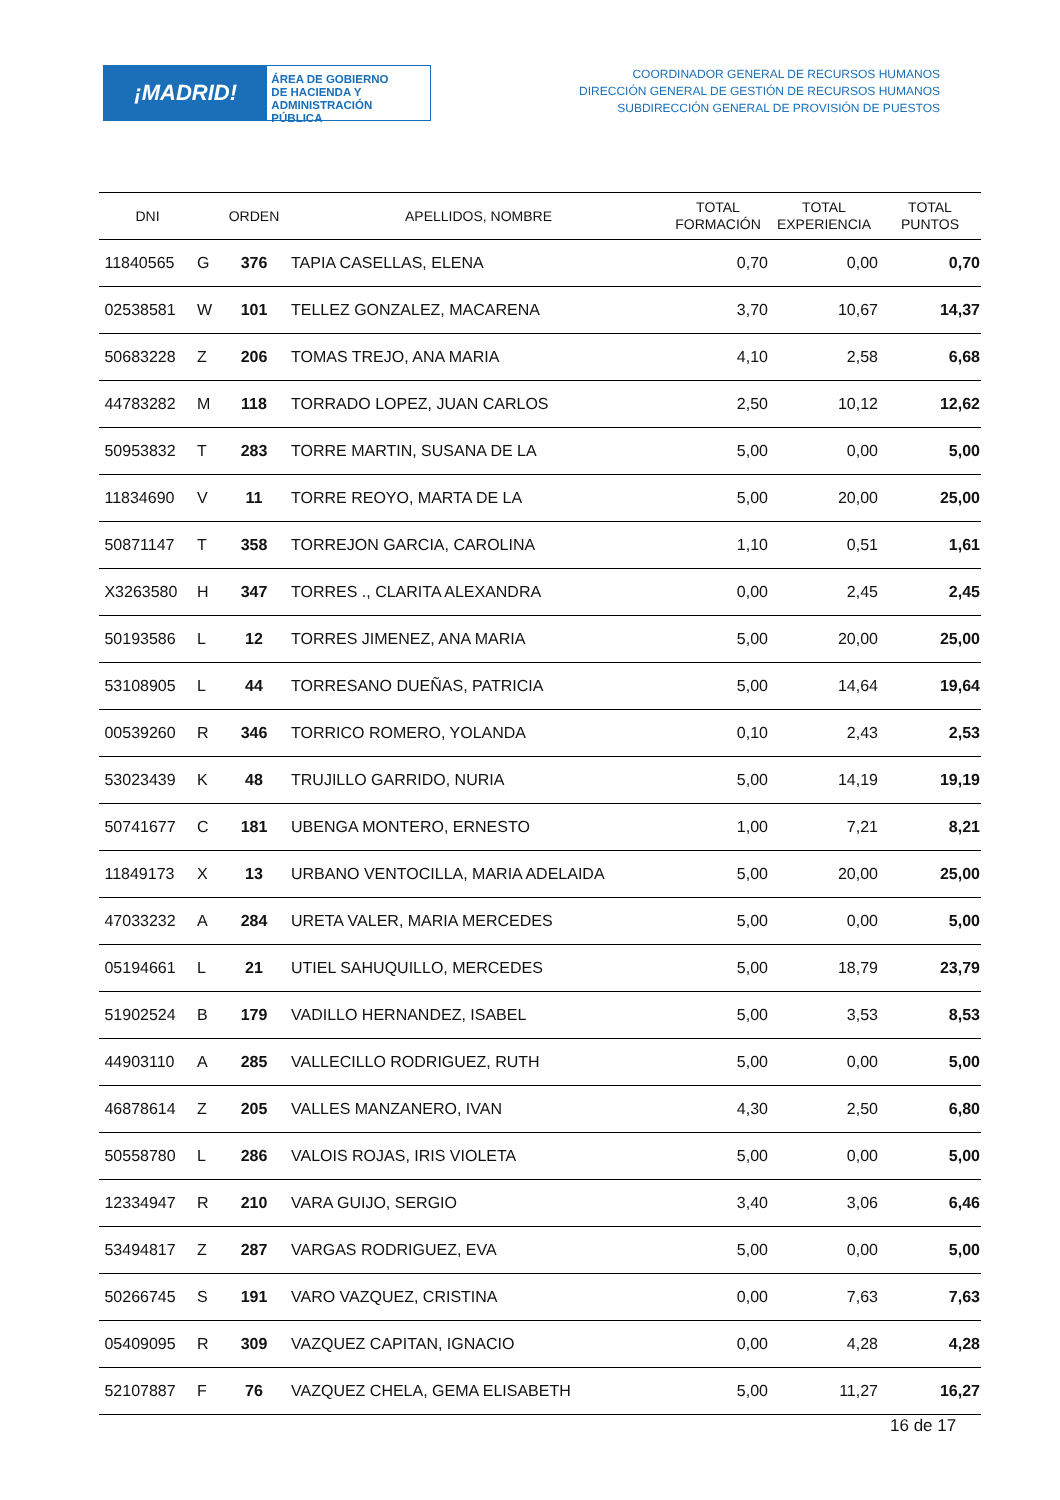¡MADRID!
ÁREA DE GOBIERNO
DE HACIENDA Y
ADMINISTRACIÓN PÚBLICA
COORDINADOR GENERAL DE RECURSOS HUMANOS
DIRECCIÓN GENERAL DE GESTIÓN DE RECURSOS HUMANOS
SUBDIRECCIÓN GENERAL DE PROVISIÓN DE PUESTOS
| DNI | | ORDEN | APELLIDOS, NOMBRE | TOTAL FORMACIÓN | TOTAL EXPERIENCIA | TOTAL PUNTOS |
| --- | --- | --- | --- | --- | --- | --- |
| 11840565 | G | 376 | TAPIA CASELLAS, ELENA | 0,70 | 0,00 | 0,70 |
| 02538581 | W | 101 | TELLEZ GONZALEZ, MACARENA | 3,70 | 10,67 | 14,37 |
| 50683228 | Z | 206 | TOMAS TREJO, ANA MARIA | 4,10 | 2,58 | 6,68 |
| 44783282 | M | 118 | TORRADO LOPEZ, JUAN CARLOS | 2,50 | 10,12 | 12,62 |
| 50953832 | T | 283 | TORRE MARTIN, SUSANA DE LA | 5,00 | 0,00 | 5,00 |
| 11834690 | V | 11 | TORRE REOYO, MARTA DE LA | 5,00 | 20,00 | 25,00 |
| 50871147 | T | 358 | TORREJON GARCIA, CAROLINA | 1,10 | 0,51 | 1,61 |
| X3263580 | H | 347 | TORRES ., CLARITA ALEXANDRA | 0,00 | 2,45 | 2,45 |
| 50193586 | L | 12 | TORRES JIMENEZ, ANA MARIA | 5,00 | 20,00 | 25,00 |
| 53108905 | L | 44 | TORRESANO DUEÑAS, PATRICIA | 5,00 | 14,64 | 19,64 |
| 00539260 | R | 346 | TORRICO ROMERO, YOLANDA | 0,10 | 2,43 | 2,53 |
| 53023439 | K | 48 | TRUJILLO GARRIDO, NURIA | 5,00 | 14,19 | 19,19 |
| 50741677 | C | 181 | UBENGA MONTERO, ERNESTO | 1,00 | 7,21 | 8,21 |
| 11849173 | X | 13 | URBANO VENTOCILLA, MARIA ADELAIDA | 5,00 | 20,00 | 25,00 |
| 47033232 | A | 284 | URETA VALER, MARIA MERCEDES | 5,00 | 0,00 | 5,00 |
| 05194661 | L | 21 | UTIEL SAHUQUILLO, MERCEDES | 5,00 | 18,79 | 23,79 |
| 51902524 | B | 179 | VADILLO HERNANDEZ, ISABEL | 5,00 | 3,53 | 8,53 |
| 44903110 | A | 285 | VALLECILLO RODRIGUEZ, RUTH | 5,00 | 0,00 | 5,00 |
| 46878614 | Z | 205 | VALLES MANZANERO, IVAN | 4,30 | 2,50 | 6,80 |
| 50558780 | L | 286 | VALOIS ROJAS, IRIS VIOLETA | 5,00 | 0,00 | 5,00 |
| 12334947 | R | 210 | VARA GUIJO, SERGIO | 3,40 | 3,06 | 6,46 |
| 53494817 | Z | 287 | VARGAS RODRIGUEZ, EVA | 5,00 | 0,00 | 5,00 |
| 50266745 | S | 191 | VARO VAZQUEZ, CRISTINA | 0,00 | 7,63 | 7,63 |
| 05409095 | R | 309 | VAZQUEZ CAPITAN, IGNACIO | 0,00 | 4,28 | 4,28 |
| 52107887 | F | 76 | VAZQUEZ CHELA, GEMA ELISABETH | 5,00 | 11,27 | 16,27 |
16 de 17